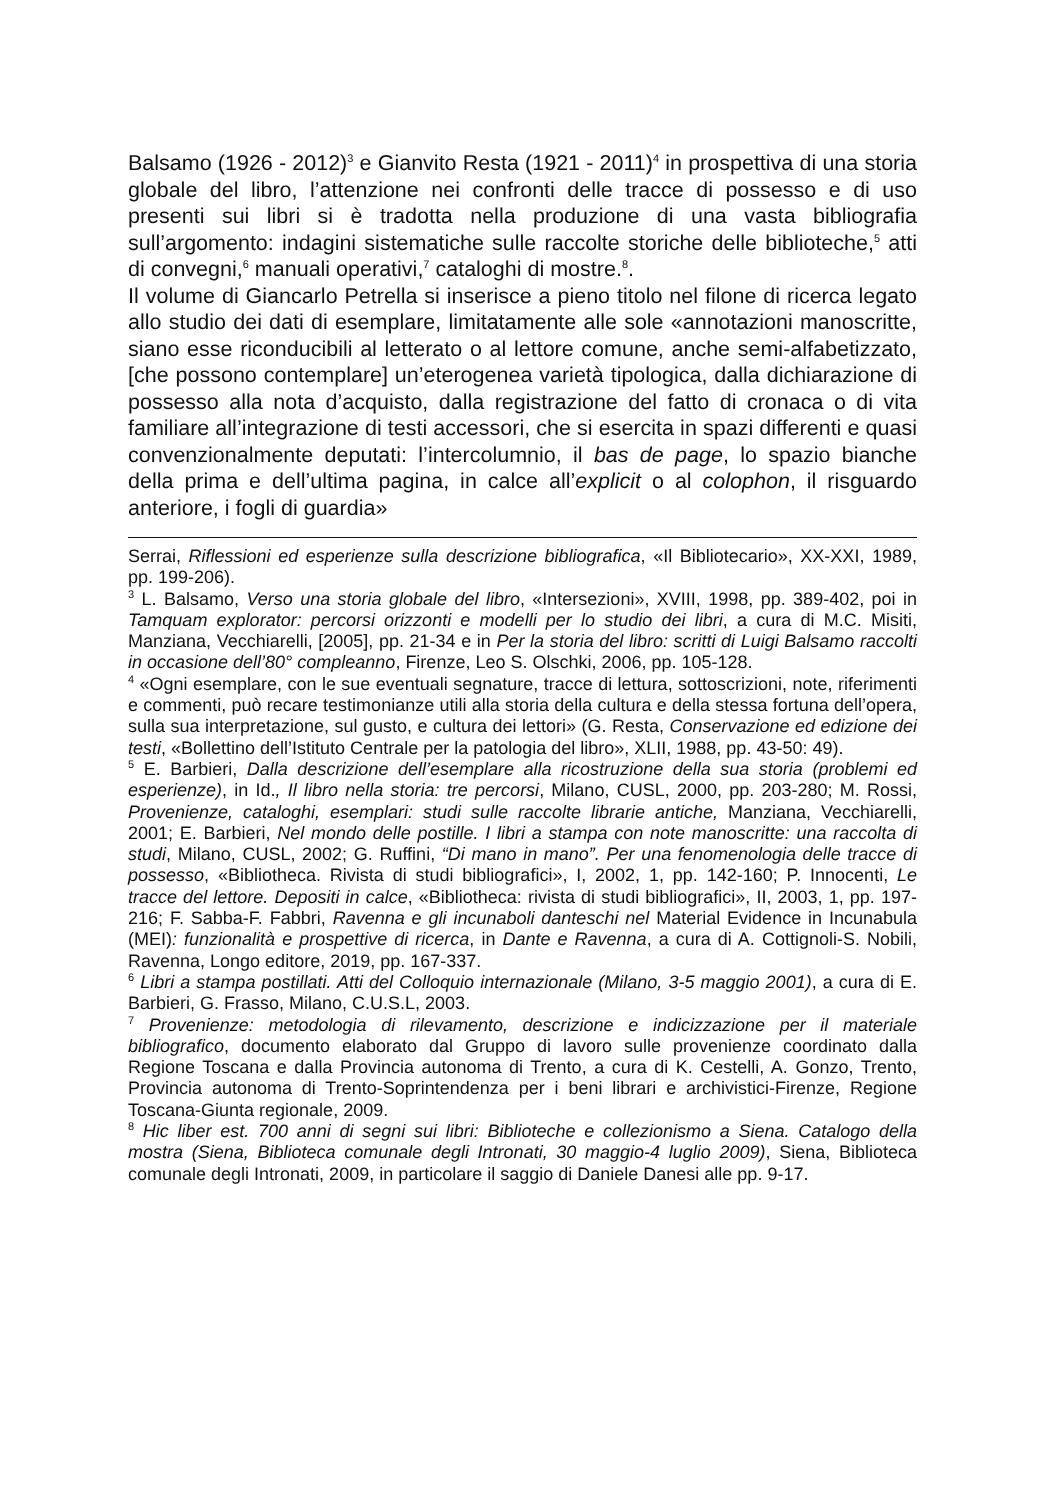Balsamo (1926 - 2012)<sup>3</sup> e Gianvito Resta (1921 - 2011)<sup>4</sup> in prospettiva di una storia globale del libro, l’attenzione nei confronti delle tracce di possesso e di uso presenti sui libri si è tradotta nella produzione di una vasta bibliografia sull’argomento: indagini sistematiche sulle raccolte storiche delle biblioteche,<sup>5</sup> atti di convegni,<sup>6</sup> manuali operativi,<sup>7</sup> cataloghi di mostre.<sup>8</sup>.
Il volume di Giancarlo Petrella si inserisce a pieno titolo nel filone di ricerca legato allo studio dei dati di esemplare, limitatamente alle sole «annotazioni manoscritte, siano esse riconducibili al letterato o al lettore comune, anche semi-alfabetizzato, [che possono contemplare] un’eterogenea varietà tipologica, dalla dichiarazione di possesso alla nota d’acquisto, dalla registrazione del fatto di cronaca o di vita familiare all’integrazione di testi accessori, che si esercita in spazi differenti e quasi convenzionalmente deputati: l’intercolumnio, il bas de page, lo spazio bianche della prima e dell’ultima pagina, in calce all’explicit o al colophon, il risguardo anteriore, i fogli di guardia»
Serrai, Riflessioni ed esperienze sulla descrizione bibliografica, «Il Bibliotecario», XX-XXI, 1989, pp. 199-206).
<sup>3</sup> L. Balsamo, Verso una storia globale del libro, «Intersezioni», XVIII, 1998, pp. 389-402, poi in Tamquam explorator: percorsi orizzonti e modelli per lo studio dei libri, a cura di M.C. Misiti, Manziana, Vecchiarelli, [2005], pp. 21-34 e in Per la storia del libro: scritti di Luigi Balsamo raccolti in occasione dell’80° compleanno, Firenze, Leo S. Olschki, 2006, pp. 105-128.
<sup>4</sup> «Ogni esemplare, con le sue eventuali segnature, tracce di lettura, sottoscrizioni, note, riferimenti e commenti, può recare testimonianze utili alla storia della cultura e della stessa fortuna dell’opera, sulla sua interpretazione, sul gusto, e cultura dei lettori» (G. Resta, Conservazione ed edizione dei testi, «Bollettino dell’Istituto Centrale per la patologia del libro», XLII, 1988, pp. 43-50: 49).
<sup>5</sup> E. Barbieri, Dalla descrizione dell’esemplare alla ricostruzione della sua storia (problemi ed esperienze), in Id., Il libro nella storia: tre percorsi, Milano, CUSL, 2000, pp. 203-280; M. Rossi, Provenienze, cataloghi, esemplari: studi sulle raccolte librarie antiche, Manziana, Vecchiarelli, 2001; E. Barbieri, Nel mondo delle postille. I libri a stampa con note manoscritte: una raccolta di studi, Milano, CUSL, 2002; G. Ruffini, “Di mano in mano”. Per una fenomenologia delle tracce di possesso, «Bibliotheca. Rivista di studi bibliografici», I, 2002, 1, pp. 142-160; P. Innocenti, Le tracce del lettore. Depositi in calce, «Bibliotheca: rivista di studi bibliografici», II, 2003, 1, pp. 197-216; F. Sabba-F. Fabbri, Ravenna e gli incunaboli danteschi nel Material Evidence in Incunabula (MEI): funzionalità e prospettive di ricerca, in Dante e Ravenna, a cura di A. Cottignoli-S. Nobili, Ravenna, Longo editore, 2019, pp. 167-337.
<sup>6</sup> Libri a stampa postillati. Atti del Colloquio internazionale (Milano, 3-5 maggio 2001), a cura di E. Barbieri, G. Frasso, Milano, C.U.S.L, 2003.
<sup>7</sup> Provenienze: metodologia di rilevamento, descrizione e indicizzazione per il materiale bibliografico, documento elaborato dal Gruppo di lavoro sulle provenienze coordinato dalla Regione Toscana e dalla Provincia autonoma di Trento, a cura di K. Cestelli, A. Gonzo, Trento, Provincia autonoma di Trento-Soprintendenza per i beni librari e archivistici-Firenze, Regione Toscana-Giunta regionale, 2009.
<sup>8</sup> Hic liber est. 700 anni di segni sui libri: Biblioteche e collezionismo a Siena. Catalogo della mostra (Siena, Biblioteca comunale degli Intronati, 30 maggio-4 luglio 2009), Siena, Biblioteca comunale degli Intronati, 2009, in particolare il saggio di Daniele Danesi alle pp. 9-17.